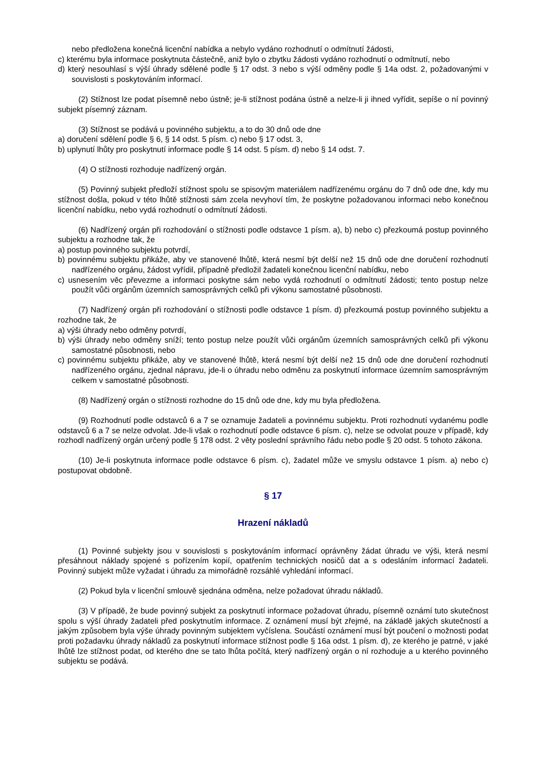nebo předložena konečná licenční nabídka a nebylo vydáno rozhodnutí o odmítnutí žádosti,
c) kterému byla informace poskytnuta částečně, aniž bylo o zbytku žádosti vydáno rozhodnutí o odmítnutí, nebo
d) který nesouhlasí s výší úhrady sdělené podle § 17 odst. 3 nebo s výší odměny podle § 14a odst. 2, požadovanými v souvislosti s poskytováním informací.
(2) Stížnost lze podat písemně nebo ústně; je-li stížnost podána ústně a nelze-li ji ihned vyřídit, sepíše o ní povinný subjekt písemný záznam.
(3) Stížnost se podává u povinného subjektu, a to do 30 dnů ode dne
a) doručení sdělení podle § 6, § 14 odst. 5 písm. c) nebo § 17 odst. 3,
b) uplynutí lhůty pro poskytnutí informace podle § 14 odst. 5 písm. d) nebo § 14 odst. 7.
(4) O stížnosti rozhoduje nadřízený orgán.
(5) Povinný subjekt předloží stížnost spolu se spisovým materiálem nadřízenému orgánu do 7 dnů ode dne, kdy mu stížnost došla, pokud v této lhůtě stížnosti sám zcela nevyhoví tím, že poskytne požadovanou informaci nebo konečnou licenční nabídku, nebo vydá rozhodnutí o odmítnutí žádosti.
(6) Nadřízený orgán při rozhodování o stížnosti podle odstavce 1 písm. a), b) nebo c) přezkoumá postup povinného subjektu a rozhodne tak, že
a) postup povinného subjektu potvrdí,
b) povinnému subjektu přikáže, aby ve stanovené lhůtě, která nesmí být delší než 15 dnů ode dne doručení rozhodnutí nadřízeného orgánu, žádost vyřídil, případně předložil žadateli konečnou licenční nabídku, nebo
c) usnesením věc převezme a informaci poskytne sám nebo vydá rozhodnutí o odmítnutí žádosti; tento postup nelze použít vůči orgánům územních samosprávných celků při výkonu samostatné působnosti.
(7) Nadřízený orgán při rozhodování o stížnosti podle odstavce 1 písm. d) přezkoumá postup povinného subjektu a rozhodne tak, že
a) výši úhrady nebo odměny potvrdí,
b) výši úhrady nebo odměny sníží; tento postup nelze použít vůči orgánům územních samosprávných celků při výkonu samostatné působnosti, nebo
c) povinnému subjektu přikáže, aby ve stanovené lhůtě, která nesmí být delší než 15 dnů ode dne doručení rozhodnutí nadřízeného orgánu, zjednal nápravu, jde-li o úhradu nebo odměnu za poskytnutí informace územním samosprávným celkem v samostatné působnosti.
(8) Nadřízený orgán o stížnosti rozhodne do 15 dnů ode dne, kdy mu byla předložena.
(9) Rozhodnutí podle odstavců 6 a 7 se oznamuje žadateli a povinnému subjektu. Proti rozhodnutí vydanému podle odstavců 6 a 7 se nelze odvolat. Jde-li však o rozhodnutí podle odstavce 6 písm. c), nelze se odvolat pouze v případě, kdy rozhodl nadřízený orgán určený podle § 178 odst. 2 věty poslední správního řádu nebo podle § 20 odst. 5 tohoto zákona.
(10) Je-li poskytnuta informace podle odstavce 6 písm. c), žadatel může ve smyslu odstavce 1 písm. a) nebo c) postupovat obdobně.
§ 17
Hrazení nákladů
(1) Povinné subjekty jsou v souvislosti s poskytováním informací oprávněny žádat úhradu ve výši, která nesmí přesáhnout náklady spojené s pořízením kopií, opatřením technických nosičů dat a s odesláním informací žadateli. Povinný subjekt může vyžadat i úhradu za mimořádně rozsáhlé vyhledání informací.
(2) Pokud byla v licenční smlouvě sjednána odměna, nelze požadovat úhradu nákladů.
(3) V případě, že bude povinný subjekt za poskytnutí informace požadovat úhradu, písemně oznámí tuto skutečnost spolu s výší úhrady žadateli před poskytnutím informace. Z oznámení musí být zřejmé, na základě jakých skutečností a jakým způsobem byla výše úhrady povinným subjektem vyčíslena. Součástí oznámení musí být poučení o možnosti podat proti požadavku úhrady nákladů za poskytnutí informace stížnost podle § 16a odst. 1 písm. d), ze kterého je patrné, v jaké lhůtě lze stížnost podat, od kterého dne se tato lhůta počítá, který nadřízený orgán o ní rozhoduje a u kterého povinného subjektu se podává.